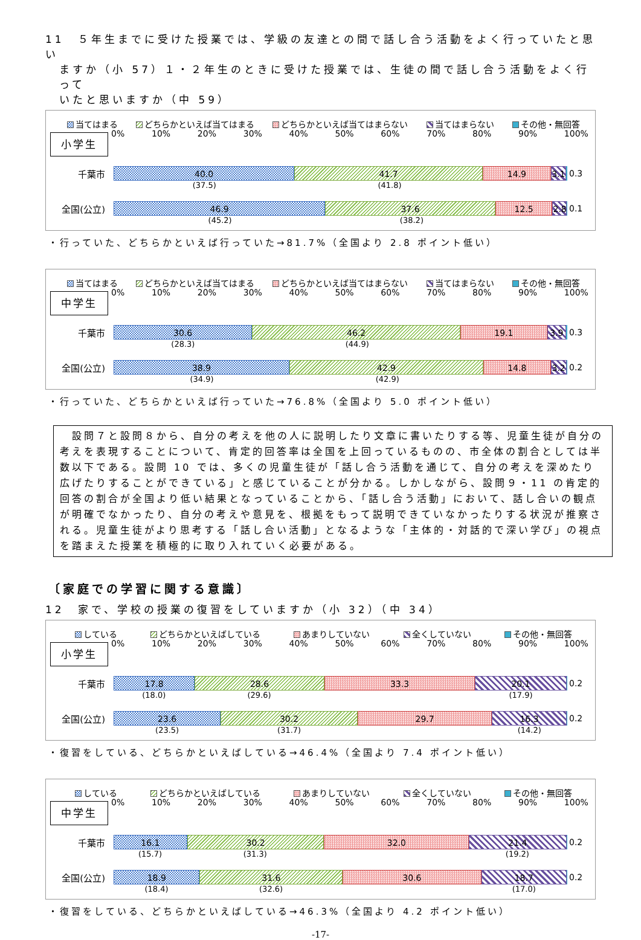11　５年生までに受けた授業では、学級の友達との間で話し合う活動をよく行っていたと思い
ますか（小 57）１・２年生のときに受けた授業では、生徒の間で話し合う活動をよく行って
いたと思いますか（中 59）
当てはまる どちらかといえば当てはまる どちらかといえば当てはまらない 当てはまらない その他・無回答
小学生
0% 10% 20% 30% 40% 50% 60% 70% 80% 90% 100%
千葉市
40.0 41.7 14.9 3.1
0.3
(37.5) (41.8)
全国(公立)
46.9 37.6 12.5 2.8
0.1
(45.2) (38.2)
・行っていた、どちらかといえば行っていた→81.7%（全国より 2.8 ポイント低い）
当てはまる どちらかといえば当てはまる どちらかといえば当てはまらない 当てはまらない その他・無回答
中学生
0% 10% 20% 30% 40% 50% 60% 70% 80% 90% 100%
千葉市
30.6 46.2 19.1 3.9
0.3
(28.3) (44.9)
全国(公立)
38.9 42.9 14.8 3.2
0.2
(34.9) (42.9)
・行っていた、どちらかといえば行っていた→76.8%（全国より 5.0 ポイント低い）
　設問７と設問８から、自分の考えを他の人に説明したり文章に書いたりする等、児童生徒が自分の考えを表現することについて、肯定的回答率は全国を上回っているものの、市全体の割合としては半数以下である。設問 10 では、多くの児童生徒が「話し合う活動を通じて、自分の考えを深めたり広げたりすることができている」と感じていることが分かる。しかしながら、設問９・11 の肯定的回答の割合が全国より低い結果となっていることから、「話し合う活動」において、話し合いの観点が明確でなかったり、自分の考えや意見を、根拠をもって説明できていなかったりする状況が推察される。児童生徒がより思考する「話し合い活動」となるような「主体的・対話的で深い学び」の視点を踏まえた授業を積極的に取り入れていく必要がある。
〔家庭での学習に関する意識〕
12　家で、学校の授業の復習をしていますか（小 32）（中 34）
している どちらかといえばしている あまりしていない 全くしていない その他・無回答
小学生
0% 10% 20% 30% 40% 50% 60% 70% 80% 90% 100%
千葉市
17.8 28.6 33.3 20.1
0.2
(18.0) (29.6) (17.9)
全国(公立)
23.6 30.2 29.7 16.3
0.2
(23.5) (31.7) (14.2)
・復習をしている、どちらかといえばしている→46.4%（全国より 7.4 ポイント低い）
している どちらかといえばしている あまりしていない 全くしていない その他・無回答
中学生
0% 10% 20% 30% 40% 50% 60% 70% 80% 90% 100%
千葉市
16.1 30.2 32.0 21.4
0.2
(15.7) (31.3) (19.2)
全国(公立)
18.9 31.6 30.6 18.7
0.2
(18.4) (32.6) (17.0)
・復習をしている、どちらかといえばしている→46.3%（全国より 4.2 ポイント低い）
-17-